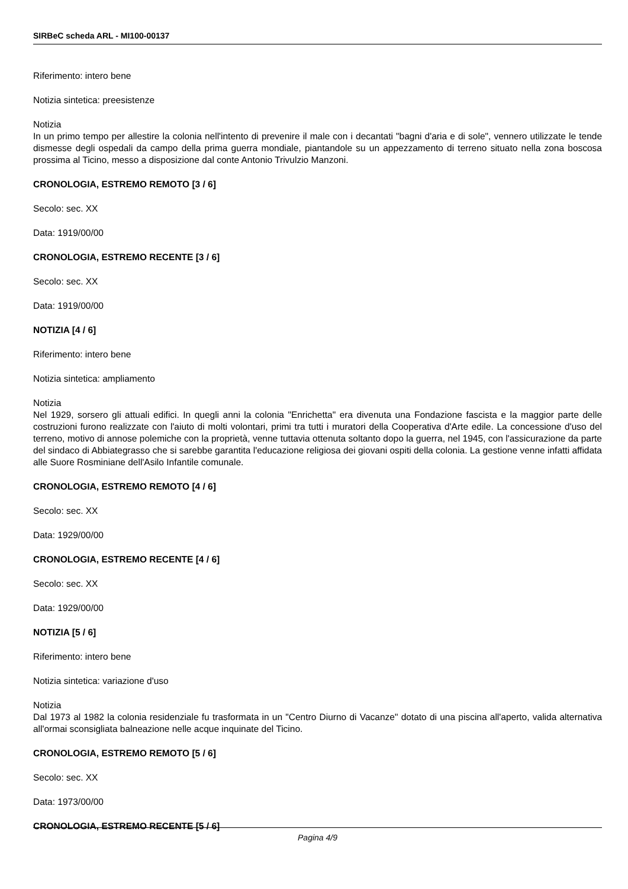SIRBeC scheda ARL - MI100-00137
Riferimento: intero bene
Notizia sintetica: preesistenze
Notizia
In un primo tempo per allestire la colonia nell'intento di prevenire il male con i decantati "bagni d'aria e di sole", vennero utilizzate le tende dismesse degli ospedali da campo della prima guerra mondiale, piantandole su un appezzamento di terreno situato nella zona boscosa prossima al Ticino, messo a disposizione dal conte Antonio Trivulzio Manzoni.
CRONOLOGIA, ESTREMO REMOTO [3 / 6]
Secolo: sec. XX
Data: 1919/00/00
CRONOLOGIA, ESTREMO RECENTE [3 / 6]
Secolo: sec. XX
Data: 1919/00/00
NOTIZIA [4 / 6]
Riferimento: intero bene
Notizia sintetica: ampliamento
Notizia
Nel 1929, sorsero gli attuali edifici. In quegli anni la colonia "Enrichetta" era divenuta una Fondazione fascista e la maggior parte delle costruzioni furono realizzate con l'aiuto di molti volontari, primi tra tutti i muratori della Cooperativa d'Arte edile. La concessione d'uso del terreno, motivo di annose polemiche con la proprietà, venne tuttavia ottenuta soltanto dopo la guerra, nel 1945, con l'assicurazione da parte del sindaco di Abbiategrasso che si sarebbe garantita l'educazione religiosa dei giovani ospiti della colonia. La gestione venne infatti affidata alle Suore Rosminiane dell'Asilo Infantile comunale.
CRONOLOGIA, ESTREMO REMOTO [4 / 6]
Secolo: sec. XX
Data: 1929/00/00
CRONOLOGIA, ESTREMO RECENTE [4 / 6]
Secolo: sec. XX
Data: 1929/00/00
NOTIZIA [5 / 6]
Riferimento: intero bene
Notizia sintetica: variazione d'uso
Notizia
Dal 1973 al 1982 la colonia residenziale fu trasformata in un "Centro Diurno di Vacanze" dotato di una piscina all'aperto, valida alternativa all'ormai sconsigliata balneazione nelle acque inquinate del Ticino.
CRONOLOGIA, ESTREMO REMOTO [5 / 6]
Secolo: sec. XX
Data: 1973/00/00
CRONOLOGIA, ESTREMO RECENTE [5 / 6]
Pagina 4/9